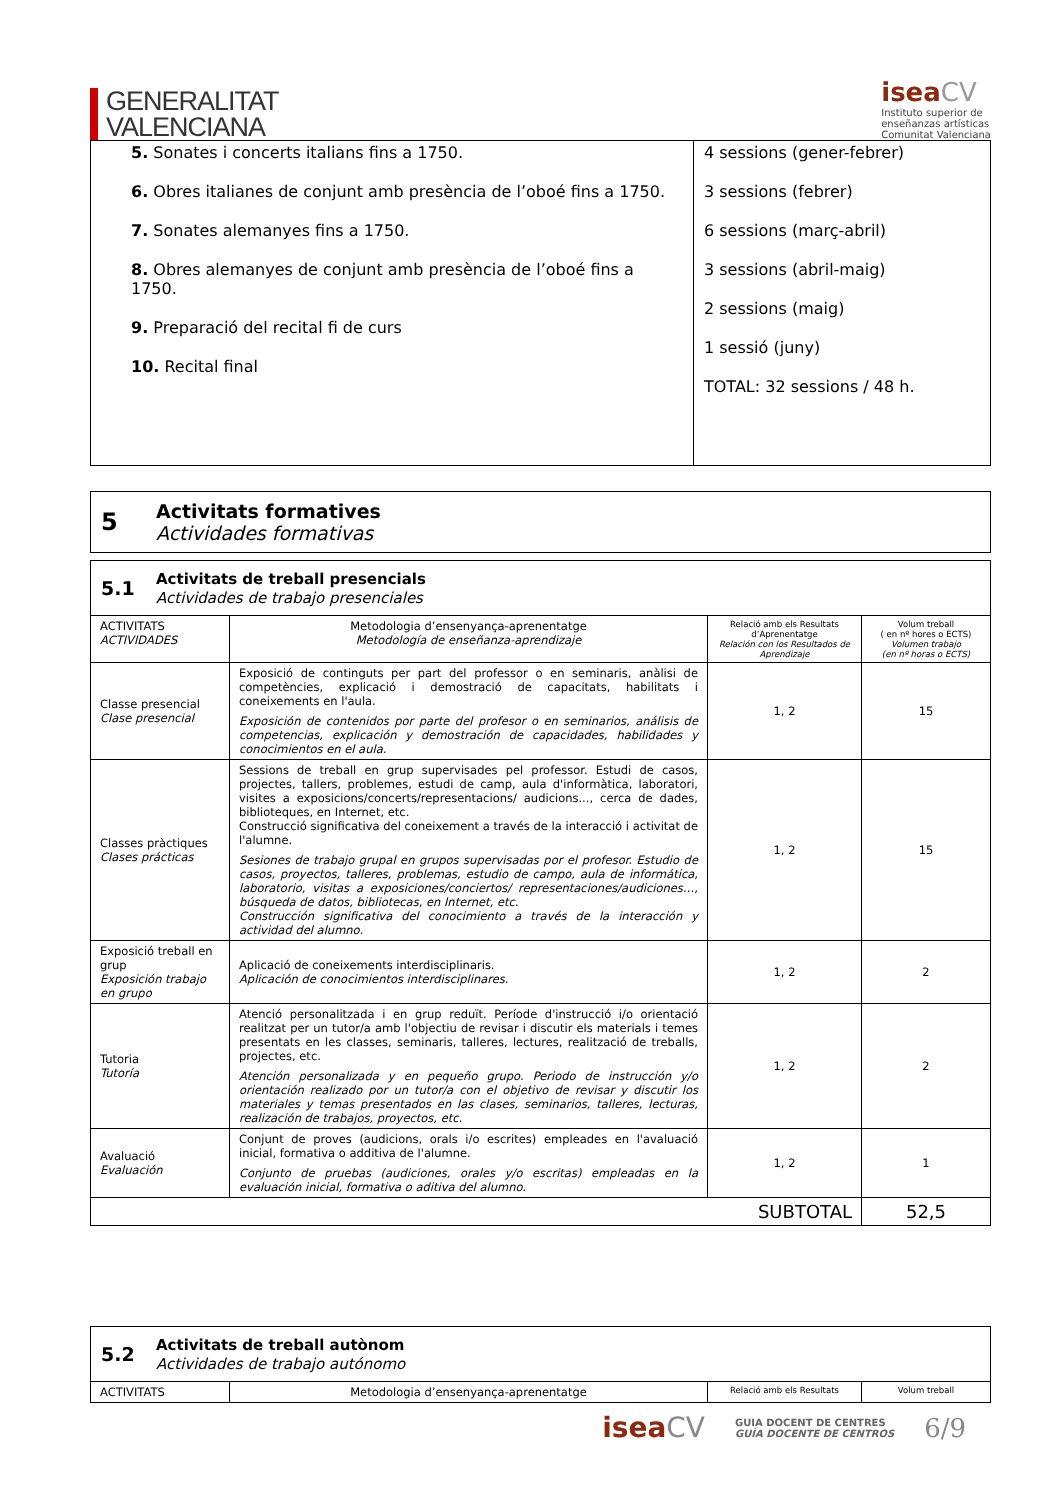GENERALITAT
VALENCIANA
isea CV
Instituto superior de
enseñanzas artísticas
Comunitat Valenciana
| 5. Sonates i concerts italians fins a 1750. 6. Obres italianes de conjunt amb presència de l’oboé fins a 1750. 7. Sonates alemanyes fins a 1750. 8. Obres alemanyes de conjunt amb presència de l’oboé fins a 1750. 9. Preparació del recital fi de curs 10. Recital final | 4 sessions (gener-febrer) 3 sessions (febrer) 6 sessions (març-abril) 3 sessions (abril-maig) 2 sessions (maig) 1 sessió (juny) TOTAL: 32 sessions / 48 h. |
5
Activitats formatives
Actividades formativas
5.1
Activitats de treball presencials
Actividades de trabajo presenciales
| ACTIVITATS ACTIVIDADES | Metodologia d’ensenyança-aprenentatge Metodología de enseñanza-aprendizaje | Relació amb els Resultats d’Aprenentatge Relación con los Resultados de Aprendizaje | Volum treball ( en nº hores o ECTS) Volumen trabajo (en nº horas o ECTS) |
| --- | --- | --- | --- |
| Classe presencial Clase presencial | Exposició de continguts per part del professor o en seminaris, anàlisi de competències, explicació i demostració de capacitats, habilitats i coneixements en l'aula. Exposición de contenidos por parte del profesor o en seminarios, análisis de competencias, explicación y demostración de capacidades, habilidades y conocimientos en el aula. | 1, 2 | 15 |
| Classes pràctiques Clases prácticas | Sessions de treball en grup supervisades pel professor. Estudi de casos, projectes, tallers, problemes, estudi de camp, aula d'informàtica, laboratori, visites a exposicions/concerts/representacions/ audicions..., cerca de dades, biblioteques, en Internet, etc. Construcció significativa del coneixement a través de la interacció i activitat de l'alumne. Sesiones de trabajo grupal en grupos supervisadas por el profesor. Estudio de casos, proyectos, talleres, problemas, estudio de campo, aula de informática, laboratorio, visitas a exposiciones/conciertos/ representaciones/audiciones…, búsqueda de datos, bibliotecas, en Internet, etc. Construcción significativa del conocimiento a través de la interacción y actividad del alumno. | 1, 2 | 15 |
| Exposició treball en grup Exposición trabajo en grupo | Aplicació de coneixements interdisciplinaris. Aplicación de conocimientos interdisciplinares. | 1, 2 | 2 |
| Tutoria Tutoría | Atenció personalitzada i en grup reduït. Període d'instrucció i/o orientació realitzat per un tutor/a amb l'objectiu de revisar i discutir els materials i temes presentats en les classes, seminaris, talleres, lectures, realització de treballs, projectes, etc. Atención personalizada y en pequeño grupo. Periodo de instrucción y/o orientación realizado por un tutor/a con el objetivo de revisar y discutir los materiales y temas presentados en las clases, seminarios, talleres, lecturas, realización de trabajos, proyectos, etc. | 1, 2 | 2 |
| Avaluació Evaluación | Conjunt de proves (audicions, orals i/o escrites) empleades en l'avaluació inicial, formativa o additiva de l'alumne. Conjunto de pruebas (audiciones, orales y/o escritas) empleadas en la evaluación inicial, formativa o aditiva del alumno. | 1, 2 | 1 |
| SUBTOTAL | | | 52,5 |
5.2
Activitats de treball autònom
Actividades de trabajo autónomo
| ACTIVITATS | Metodologia d’ensenyança-aprenentatge | Relació amb els Resultats | Volum treball |
| --- | --- | --- | --- |
isea CV
GUIA DOCENT DE CENTRES
GUÍA DOCENTE DE CENTROS
6/9